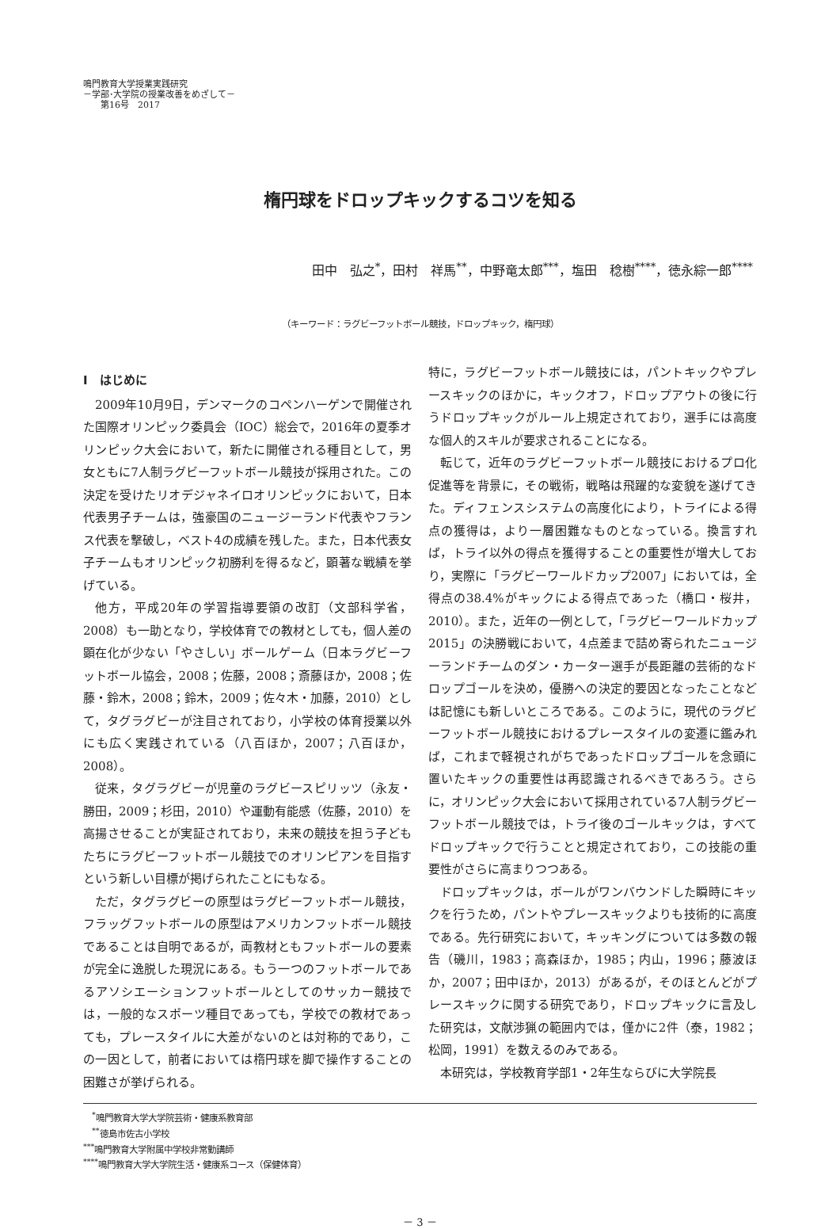鳴門教育大学授業実践研究
－学部･大学院の授業改善をめざして－
　　第16号　2017
楕円球をドロップキックするコツを知る
田中　弘之<sup>*</sup>，田村　祥馬<sup>**</sup>，中野竜太郎<sup>***</sup>，塩田　稔樹<sup>****</sup>，徳永綜一郎<sup>****</sup>
（キーワード：ラグビーフットボール競技，ドロップキック，楕円球）
Ⅰ　はじめに
2009年10月9日，デンマークのコペンハーゲンで開催された国際オリンピック委員会（IOC）総会で，2016年の夏季オリンピック大会において，新たに開催される種目として，男女ともに7人制ラグビーフットボール競技が採用された。この決定を受けたリオデジャネイロオリンピックにおいて，日本代表男子チームは，強豪国のニュージーランド代表やフランス代表を撃破し，ベスト4の成績を残した。また，日本代表女子チームもオリンピック初勝利を得るなど，顕著な戦績を挙げている。
他方，平成20年の学習指導要領の改訂（文部科学省，2008）も一助となり，学校体育での教材としても，個人差の顕在化が少ない「やさしい」ボールゲーム（日本ラグビーフットボール協会，2008；佐藤，2008；斎藤ほか，2008；佐藤・鈴木，2008；鈴木，2009；佐々木・加藤，2010）として，タグラグビーが注目されており，小学校の体育授業以外にも広く実践されている（八百ほか，2007；八百ほか，2008）。
従来，タグラグビーが児童のラグビースピリッツ（永友・勝田，2009；杉田，2010）や運動有能感（佐藤，2010）を高揚させることが実証されており，未来の競技を担う子どもたちにラグビーフットボール競技でのオリンピアンを目指すという新しい目標が掲げられたことにもなる。
ただ，タグラグビーの原型はラグビーフットボール競技，フラッグフットボールの原型はアメリカンフットボール競技であることは自明であるが，両教材ともフットボールの要素が完全に逸脱した現況にある。もう一つのフットボールであるアソシエーションフットボールとしてのサッカー競技では，一般的なスポーツ種目であっても，学校での教材であっても，プレースタイルに大差がないのとは対称的であり，この一因として，前者においては楕円球を脚で操作することの困難さが挙げられる。
特に，ラグビーフットボール競技には，パントキックやプレースキックのほかに，キックオフ，ドロップアウトの後に行うドロップキックがルール上規定されており，選手には高度な個人的スキルが要求されることになる。
転じて，近年のラグビーフットボール競技におけるプロ化促進等を背景に，その戦術，戦略は飛躍的な変貌を遂げてきた。ディフェンスシステムの高度化により，トライによる得点の獲得は，より一層困難なものとなっている。換言すれば，トライ以外の得点を獲得することの重要性が増大しており，実際に「ラグビーワールドカップ2007」においては，全得点の38.4%がキックによる得点であった（橋口・桜井，2010）。また，近年の一例として，「ラグビーワールドカップ2015」の決勝戦において，4点差まで詰め寄られたニュージーランドチームのダン・カーター選手が長距離の芸術的なドロップゴールを決め，優勝への決定的要因となったことなどは記憶にも新しいところである。このように，現代のラグビーフットボール競技におけるプレースタイルの変遷に鑑みれば，これまで軽視されがちであったドロップゴールを念頭に置いたキックの重要性は再認識されるべきであろう。さらに，オリンピック大会において採用されている7人制ラグビーフットボール競技では，トライ後のゴールキックは，すべてドロップキックで行うことと規定されており，この技能の重要性がさらに高まりつつある。
ドロップキックは，ボールがワンバウンドした瞬時にキックを行うため，パントやプレースキックよりも技術的に高度である。先行研究において，キッキングについては多数の報告（磯川，1983；高森ほか，1985；内山，1996；藤波ほか，2007；田中ほか，2013）があるが，そのほとんどがプレースキックに関する研究であり，ドロップキックに言及した研究は，文献渉猟の範囲内では，僅かに2件（泰，1982；松岡，1991）を数えるのみである。
本研究は，学校教育学部1・2年生ならびに大学院長
　<sup>*</sup> 鳴門教育大学大学院芸術・健康系教育部
　<sup>**</sup> 徳島市佐古小学校
<sup>***</sup> 鳴門教育大学附属中学校非常勤講師
<sup>****</sup>鳴門教育大学大学院生活・健康系コース（保健体育）
－ 3 －